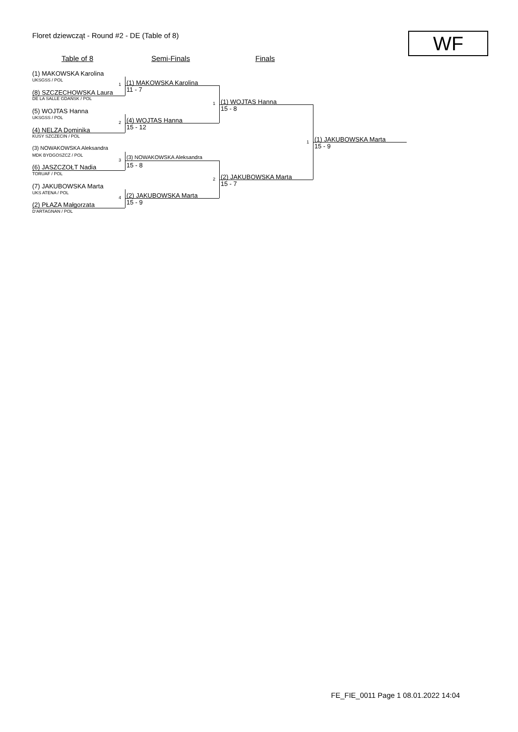Floret dziewcząt - Round #2 - DE (Table of 8)
WF
Table of 8 Semi-Finals Finals
(1) MAKOWSKA Karolina
UKSGSS / POL
1
(8) SZCZECHOWSKA Laura
DE LA SALLE GDAŃSK / POL
(5) WOJTAS Hanna
UKSGSS / POL
2
(4) NELZA Dominika
KUSY SZCZECIN / POL
(3) NOWAKOWSKA Aleksandra
MDK BYDGOSZCZ / POL
3
(6) JASZCZOŁT Nadia
TORUAF / POL
(7) JAKUBOWSKA Marta
UKS ATENA / POL
4
(2) PŁAZA Małgorzata
D'ARTAGNAN / POL
(1) MAKOWSKA Karolina
11 - 7
(4) WOJTAS Hanna
15 - 12
(3) NOWAKOWSKA Aleksandra
15 - 8
(2) JAKUBOWSKA Marta
15 - 9
1
2
(1) WOJTAS Hanna
15 - 8
(2) JAKUBOWSKA Marta
15 - 7
1 (1) JAKUBOWSKA Marta
15 - 9
FE_FIE_0011 Page 1 08.01.2022 14:04